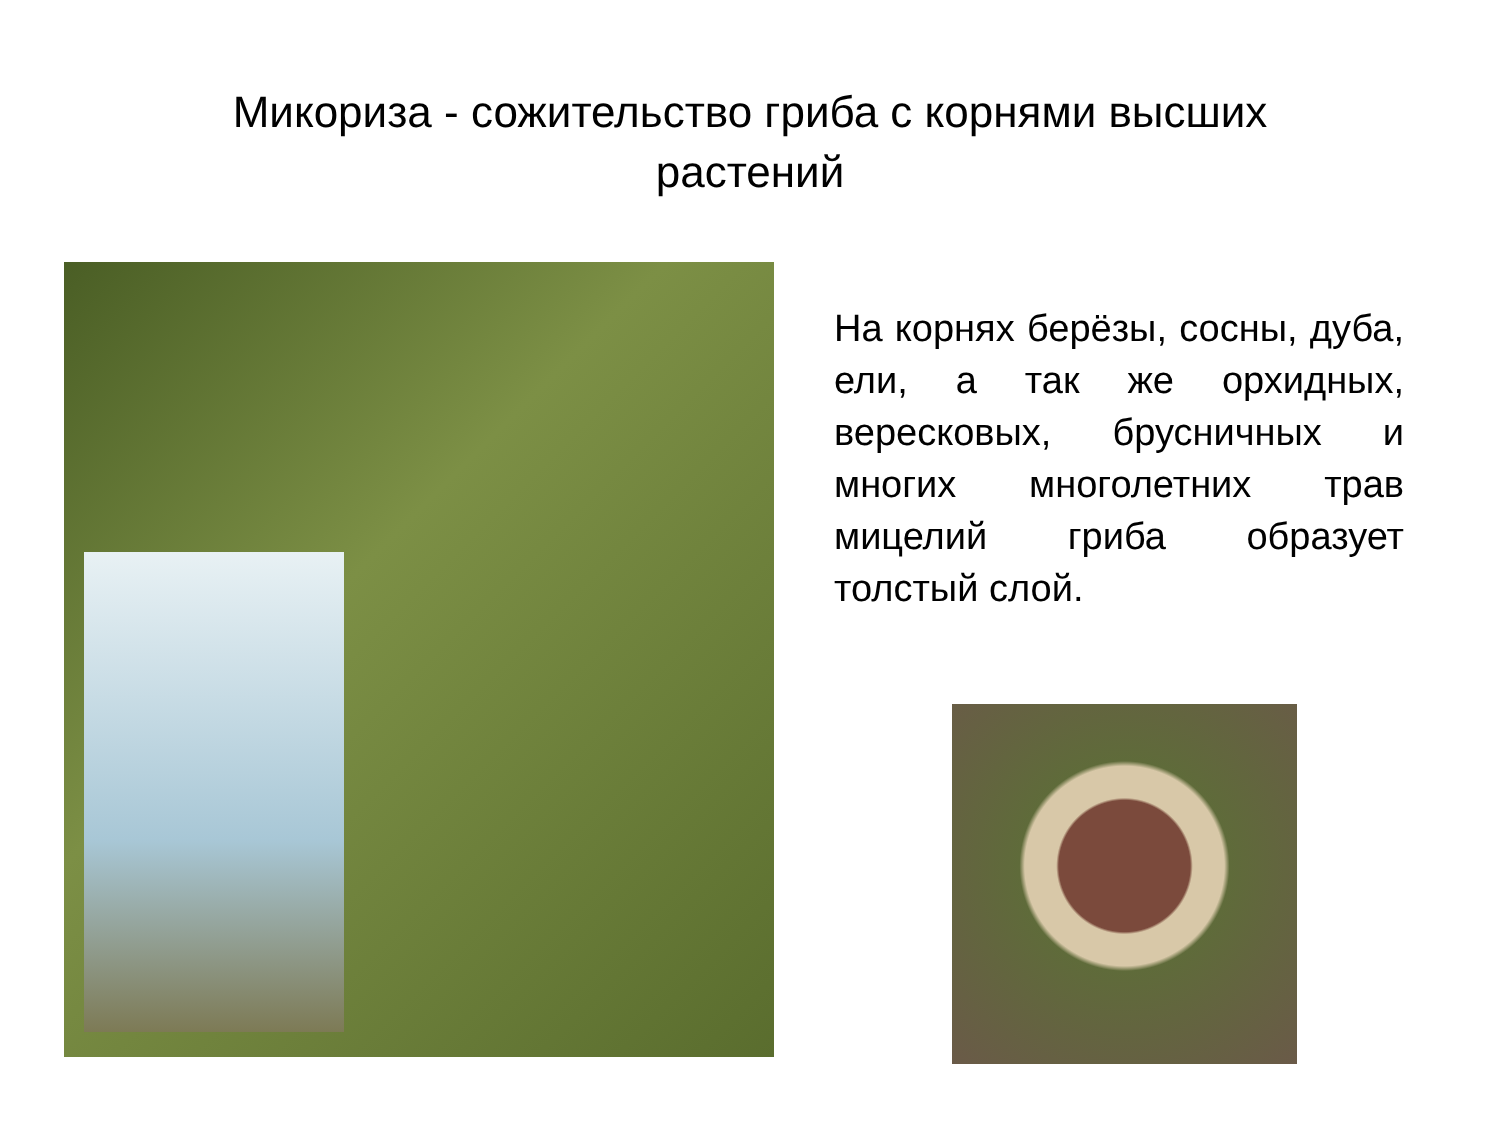Микориза - сожительство гриба с корнями высших
растений
На корнях берёзы, сосны, дуба, ели, а так же орхидных, вересковых, брусничных и многих многолетних трав мицелий гриба образует толстый слой.